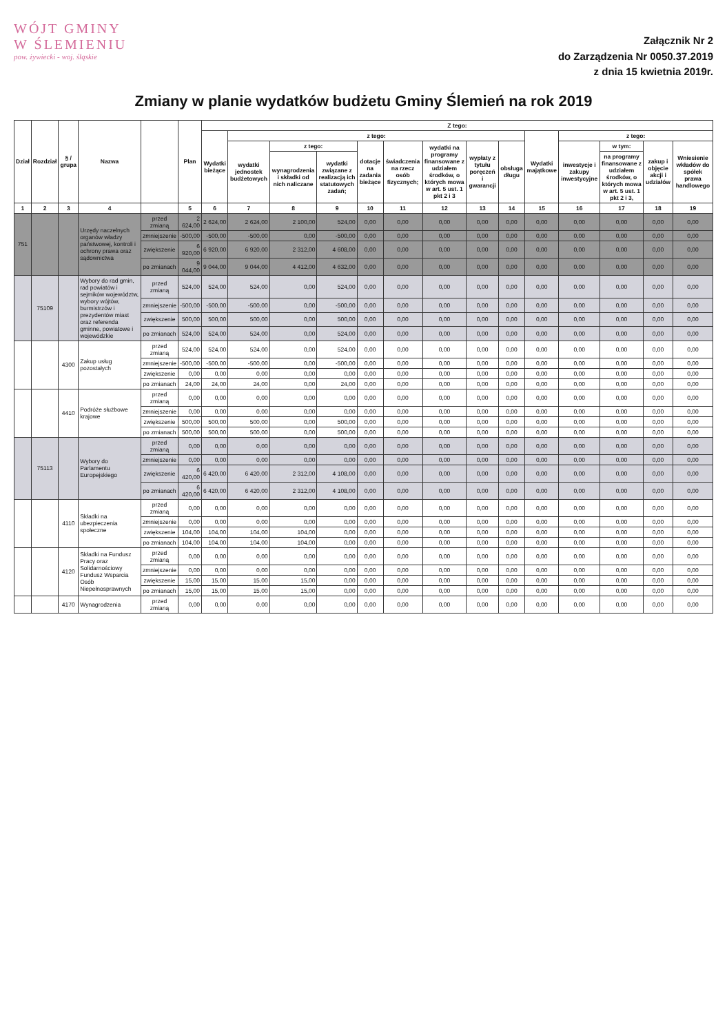WÓJT GMINY
W ŚLEMIENIU
pow. żywiecki - woj. śląskie
Załącznik Nr 2
do Zarządzenia Nr 0050.37.2019
z dnia 15 kwietnia 2019r.
Zmiany w planie wydatków budżetu Gminy Ślemień na rok 2019
| Dział | Rozdział | § / grupa | Nazwa | | Plan | Z tego: | | | | | | | | | | | | | |
| --- | --- | --- | --- | --- | --- | --- | --- | --- | --- | --- | --- | --- | --- | --- | --- | --- | --- | --- | --- |
| | | | | | | Wydatki bieżące | z tego: | | | | | | | | Wydatki majątkowe | z tego: | | | |
| | | | | | | | wydatki jednostek budżetowych | z tego: | | dotacje na zadania bieżące | świadczenia na rzecz osób fizycznych; | wydatki na programy finansowane z udziałem środków, o których mowa w art. 5 ust. 1 pkt 2 i 3 | wypłaty z tytułu poręczeń i gwarancji | obsługa długu | | inwestycje i zakupy inwestycyjne | w tym: | zakup i objęcie akcji i udziałów | Wniesienie wkładów do spółek prawa handlowego |
| | | | | | | | | wynagrodzenia i składki od nich naliczane | wydatki związane z realizacją ich statutowych zadań; | | | | | | | | na programy finansowane z udziałem środków, o których mowa w art. 5 ust. 1 pkt 2 i 3, | | |
| 1 | 2 | 3 | 4 | | 5 | 6 | 7 | 8 | 9 | 10 | 11 | 12 | 13 | 14 | 15 | 16 | 17 | 18 | 19 |
| 751 | | | Urzędy naczelnych organów władzy państwowej, kontroli i ochrony prawa oraz sądownictwa | przed zmianą | 2 624,00 | 2 624,00 | 2 624,00 | 2 100,00 | 524,00 | 0,00 | 0,00 | 0,00 | 0,00 | 0,00 | 0,00 | 0,00 | 0,00 | 0,00 | 0,00 |
| | | | | zmniejszenie | -500,00 | -500,00 | -500,00 | 0,00 | -500,00 | 0,00 | 0,00 | 0,00 | 0,00 | 0,00 | 0,00 | 0,00 | 0,00 | 0,00 | 0,00 |
| | | | | zwiększenie | 6 920,00 | 6 920,00 | 6 920,00 | 2 312,00 | 4 608,00 | 0,00 | 0,00 | 0,00 | 0,00 | 0,00 | 0,00 | 0,00 | 0,00 | 0,00 | 0,00 |
| | | | | po zmianach | 9 044,00 | 9 044,00 | 9 044,00 | 4 412,00 | 4 632,00 | 0,00 | 0,00 | 0,00 | 0,00 | 0,00 | 0,00 | 0,00 | 0,00 | 0,00 | 0,00 |
| | 75109 | | Wybory do rad gmin, rad powiatów i sejmików województw, wybory wójtów, burmistrzów i prezydentów miast oraz referenda gminne, powiatowe i wojewódzkie | przed zmianą | 524,00 | 524,00 | 524,00 | 0,00 | 524,00 | 0,00 | 0,00 | 0,00 | 0,00 | 0,00 | 0,00 | 0,00 | 0,00 | 0,00 | 0,00 |
| | | | | zmniejszenie | -500,00 | -500,00 | -500,00 | 0,00 | -500,00 | 0,00 | 0,00 | 0,00 | 0,00 | 0,00 | 0,00 | 0,00 | 0,00 | 0,00 | 0,00 |
| | | | | zwiększenie | 500,00 | 500,00 | 500,00 | 0,00 | 500,00 | 0,00 | 0,00 | 0,00 | 0,00 | 0,00 | 0,00 | 0,00 | 0,00 | 0,00 | 0,00 |
| | | | | po zmianach | 524,00 | 524,00 | 524,00 | 0,00 | 524,00 | 0,00 | 0,00 | 0,00 | 0,00 | 0,00 | 0,00 | 0,00 | 0,00 | 0,00 | 0,00 |
| | | 4300 | Zakup usług pozostałych | przed zmianą | 524,00 | 524,00 | 524,00 | 0,00 | 524,00 | 0,00 | 0,00 | 0,00 | 0,00 | 0,00 | 0,00 | 0,00 | 0,00 | 0,00 | 0,00 |
| | | | | zmniejszenie | -500,00 | -500,00 | -500,00 | 0,00 | -500,00 | 0,00 | 0,00 | 0,00 | 0,00 | 0,00 | 0,00 | 0,00 | 0,00 | 0,00 | 0,00 |
| | | | | zwiększenie | 0,00 | 0,00 | 0,00 | 0,00 | 0,00 | 0,00 | 0,00 | 0,00 | 0,00 | 0,00 | 0,00 | 0,00 | 0,00 | 0,00 | 0,00 |
| | | | | po zmianach | 24,00 | 24,00 | 24,00 | 0,00 | 24,00 | 0,00 | 0,00 | 0,00 | 0,00 | 0,00 | 0,00 | 0,00 | 0,00 | 0,00 | 0,00 |
| | | 4410 | Podróże służbowe krajowe | przed zmianą | 0,00 | 0,00 | 0,00 | 0,00 | 0,00 | 0,00 | 0,00 | 0,00 | 0,00 | 0,00 | 0,00 | 0,00 | 0,00 | 0,00 | 0,00 |
| | | | | zmniejszenie | 0,00 | 0,00 | 0,00 | 0,00 | 0,00 | 0,00 | 0,00 | 0,00 | 0,00 | 0,00 | 0,00 | 0,00 | 0,00 | 0,00 | 0,00 |
| | | | | zwiększenie | 500,00 | 500,00 | 500,00 | 0,00 | 500,00 | 0,00 | 0,00 | 0,00 | 0,00 | 0,00 | 0,00 | 0,00 | 0,00 | 0,00 | 0,00 |
| | | | | po zmianach | 500,00 | 500,00 | 500,00 | 0,00 | 500,00 | 0,00 | 0,00 | 0,00 | 0,00 | 0,00 | 0,00 | 0,00 | 0,00 | 0,00 | 0,00 |
| | 75113 | | Wybory do Parlamentu Europejskiego | przed zmianą | 0,00 | 0,00 | 0,00 | 0,00 | 0,00 | 0,00 | 0,00 | 0,00 | 0,00 | 0,00 | 0,00 | 0,00 | 0,00 | 0,00 | 0,00 |
| | | | | zmniejszenie | 0,00 | 0,00 | 0,00 | 0,00 | 0,00 | 0,00 | 0,00 | 0,00 | 0,00 | 0,00 | 0,00 | 0,00 | 0,00 | 0,00 | 0,00 |
| | | | | zwiększenie | 6 420,00 | 6 420,00 | 6 420,00 | 2 312,00 | 4 108,00 | 0,00 | 0,00 | 0,00 | 0,00 | 0,00 | 0,00 | 0,00 | 0,00 | 0,00 | 0,00 |
| | | | | po zmianach | 6 420,00 | 6 420,00 | 6 420,00 | 2 312,00 | 4 108,00 | 0,00 | 0,00 | 0,00 | 0,00 | 0,00 | 0,00 | 0,00 | 0,00 | 0,00 | 0,00 |
| | | 4110 | Składki na ubezpieczenia społeczne | przed zmianą | 0,00 | 0,00 | 0,00 | 0,00 | 0,00 | 0,00 | 0,00 | 0,00 | 0,00 | 0,00 | 0,00 | 0,00 | 0,00 | 0,00 | 0,00 |
| | | | | zmniejszenie | 0,00 | 0,00 | 0,00 | 0,00 | 0,00 | 0,00 | 0,00 | 0,00 | 0,00 | 0,00 | 0,00 | 0,00 | 0,00 | 0,00 | 0,00 |
| | | | | zwiększenie | 104,00 | 104,00 | 104,00 | 104,00 | 0,00 | 0,00 | 0,00 | 0,00 | 0,00 | 0,00 | 0,00 | 0,00 | 0,00 | 0,00 | 0,00 |
| | | | | po zmianach | 104,00 | 104,00 | 104,00 | 104,00 | 0,00 | 0,00 | 0,00 | 0,00 | 0,00 | 0,00 | 0,00 | 0,00 | 0,00 | 0,00 | 0,00 |
| | | 4120 | Składki na Fundusz Pracy oraz Solidarnościowy Fundusz Wsparcia Osób Niepełnosprawnych | przed zmianą | 0,00 | 0,00 | 0,00 | 0,00 | 0,00 | 0,00 | 0,00 | 0,00 | 0,00 | 0,00 | 0,00 | 0,00 | 0,00 | 0,00 | 0,00 |
| | | | | zmniejszenie | 0,00 | 0,00 | 0,00 | 0,00 | 0,00 | 0,00 | 0,00 | 0,00 | 0,00 | 0,00 | 0,00 | 0,00 | 0,00 | 0,00 | 0,00 |
| | | | | zwiększenie | 15,00 | 15,00 | 15,00 | 15,00 | 0,00 | 0,00 | 0,00 | 0,00 | 0,00 | 0,00 | 0,00 | 0,00 | 0,00 | 0,00 | 0,00 |
| | | | | po zmianach | 15,00 | 15,00 | 15,00 | 15,00 | 0,00 | 0,00 | 0,00 | 0,00 | 0,00 | 0,00 | 0,00 | 0,00 | 0,00 | 0,00 | 0,00 |
| | | 4170 | Wynagrodzenia | przed zmianą | 0,00 | 0,00 | 0,00 | 0,00 | 0,00 | 0,00 | 0,00 | 0,00 | 0,00 | 0,00 | 0,00 | 0,00 | 0,00 | 0,00 | 0,00 |